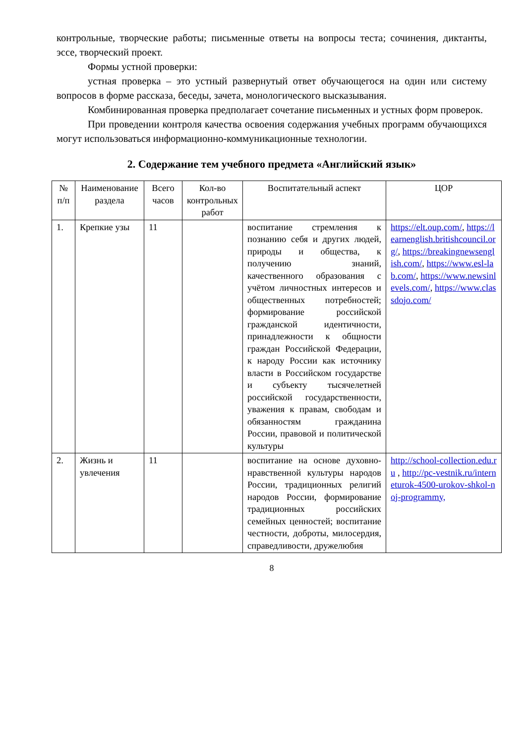контрольные, творческие работы; письменные ответы на вопросы теста; сочинения, диктанты, эссе, творческий проект.
Формы устной проверки:
устная проверка – это устный развернутый ответ обучающегося на один или систему вопросов в форме рассказа, беседы, зачета, монологического высказывания.
Комбинированная проверка предполагает сочетание письменных и устных форм проверок.
При проведении контроля качества освоения содержания учебных программ обучающихся могут использоваться информационно-коммуникационные технологии.
2. Содержание тем учебного предмета «Английский язык»
| № п/п | Наименование раздела | Всего часов | Кол-во контрольных работ | Воспитательный аспект | ЦОР |
| --- | --- | --- | --- | --- | --- |
| 1. | Крепкие узы | 11 | | воспитание стремления к познанию себя и других людей, природы и общества, к получению знаний, качественного образования с учётом личностных интересов и общественных потребностей; формирование российской гражданской идентичности, принадлежности к общности граждан Российской Федерации, к народу России как источнику власти в Российском государстве и субъекту тысячелетней российской государственности, уважения к правам, свободам и обязанностям гражданина России, правовой и политической культуры | https://elt.oup.com/ , https://learnenglish.britishcouncil.org/ , https://breakingnewsenglish.com/ , https://www.esl-lab.com/ , https://www.newsinlevels.com/ , https://www.classdojo.com/ |
| 2. | Жизнь и увлечения | 11 | | воспитание на основе духовно-нравственной культуры народов России, традиционных религий народов России, формирование традиционных российских семейных ценностей; воспитание честности, доброты, милосердия, справедливости, дружелюбия | http://school-collection.edu.ru , http://pc-vestnik.ru/interneturok-4500-urokov-shkol-noj-programmy, |
8